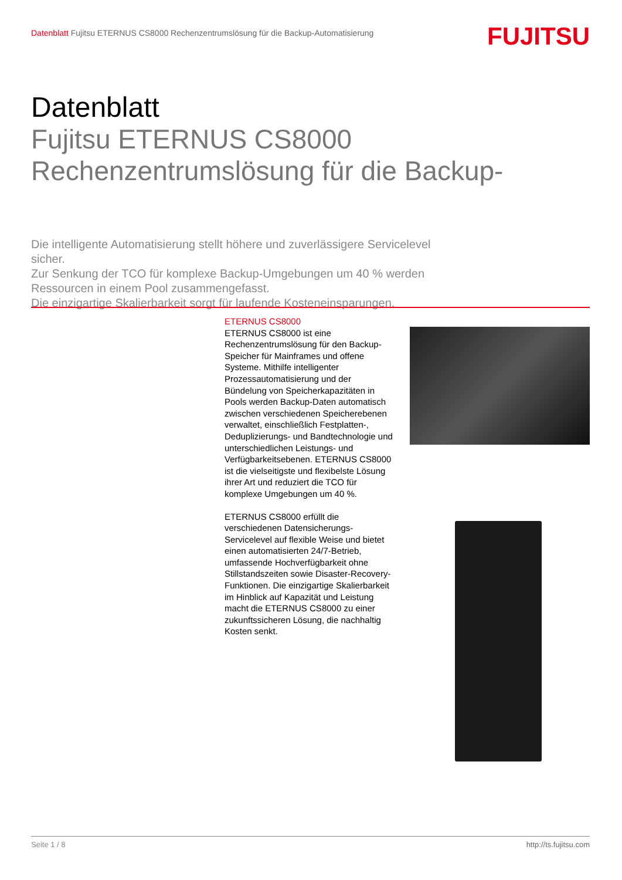Datenblatt Fujitsu ETERNUS CS8000 Rechenzentrumslösung für die Backup-Automatisierung
FUJITSU
Datenblatt
Fujitsu ETERNUS CS8000
Rechenzentrumslösung für die Backup-
Die intelligente Automatisierung stellt höhere und zuverlässigere Servicelevel sicher.
Zur Senkung der TCO für komplexe Backup-Umgebungen um 40 % werden Ressourcen in einem Pool zusammengefasst.
Die einzigartige Skalierbarkeit sorgt für laufende Kosteneinsparungen.
ETERNUS CS8000
ETERNUS CS8000 ist eine Rechenzentrumslösung für den Backup-Speicher für Mainframes und offene Systeme. Mithilfe intelligenter Prozessautomatisierung und der Bündelung von Speicherkapazitäten in Pools werden Backup-Daten automatisch zwischen verschiedenen Speicherebenen verwaltet, einschließlich Festplatten-, Deduplizierungs- und Bandtechnologie und unterschiedlichen Leistungs- und Verfügbarkeitsebenen. ETERNUS CS8000 ist die vielseitigste und flexibelste Lösung ihrer Art und reduziert die TCO für komplexe Umgebungen um 40 %.
ETERNUS CS8000 erfüllt die verschiedenen Datensicherungs-Servicelevel auf flexible Weise und bietet einen automatisierten 24/7-Betrieb, umfassende Hochverfügbarkeit ohne Stillstandszeiten sowie Disaster-Recovery-Funktionen. Die einzigartige Skalierbarkeit im Hinblick auf Kapazität und Leistung macht die ETERNUS CS8000 zu einer zukunftssicheren Lösung, die nachhaltig Kosten senkt.
Seite 1 / 8 http://ts.fujitsu.com